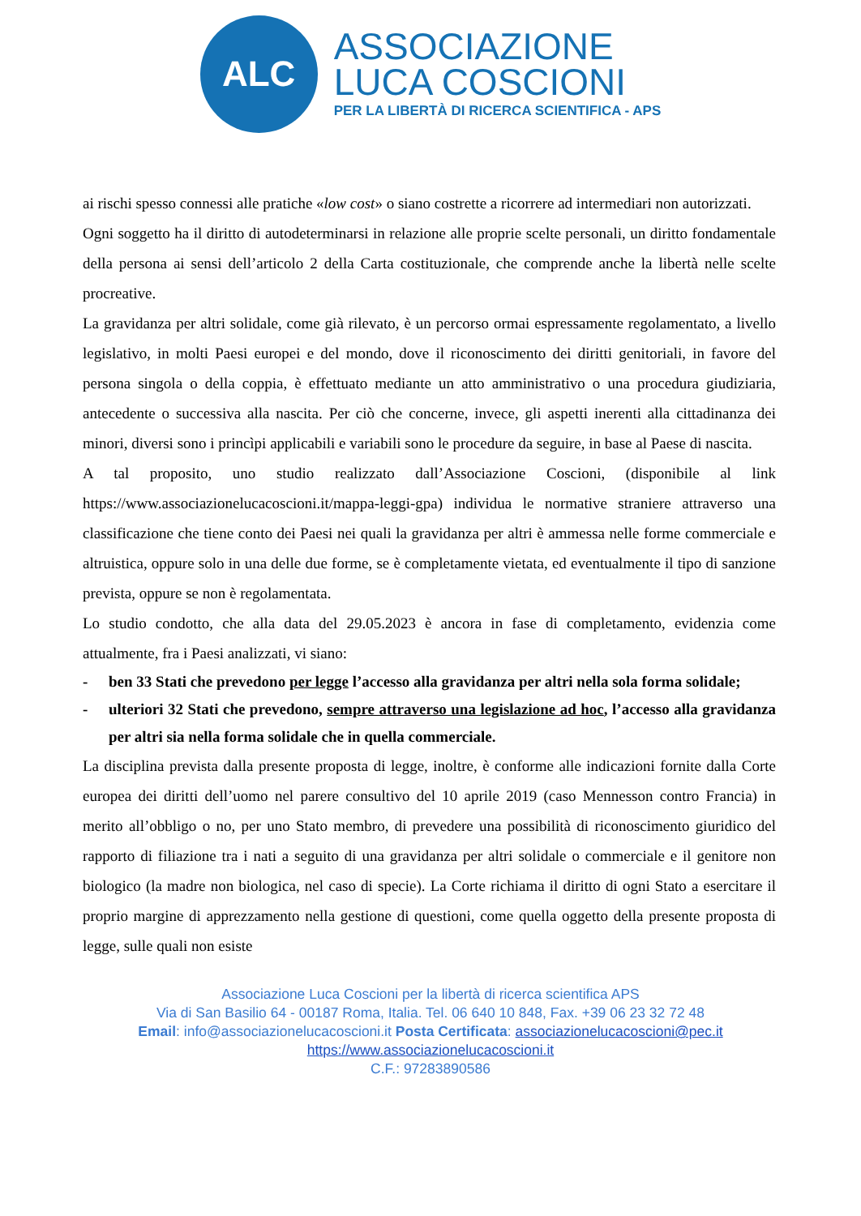ALC
ASSOCIAZIONE
LUCA COSCIONI
PER LA LIBERTÀ DI RICERCA SCIENTIFICA - APS
ai rischi spesso connessi alle pratiche «low cost» o siano costrette a ricorrere ad intermediari non autorizzati.
Ogni soggetto ha il diritto di autodeterminarsi in relazione alle proprie scelte personali, un diritto fondamentale della persona ai sensi dell’articolo 2 della Carta costituzionale, che comprende anche la libertà nelle scelte procreative.
La gravidanza per altri solidale, come già rilevato, è un percorso ormai espressamente regolamentato, a livello legislativo, in molti Paesi europei e del mondo, dove il riconoscimento dei diritti genitoriali, in favore del persona singola o della coppia, è effettuato mediante un atto amministrativo o una procedura giudiziaria, antecedente o successiva alla nascita. Per ciò che concerne, invece, gli aspetti inerenti alla cittadinanza dei minori, diversi sono i princìpi applicabili e variabili sono le procedure da seguire, in base al Paese di nascita.
A tal proposito, uno studio realizzato dall’Associazione Coscioni, (disponibile al link https://www.associazionelucacoscioni.it/mappa-leggi-gpa) individua le normative straniere attraverso una classificazione che tiene conto dei Paesi nei quali la gravidanza per altri è ammessa nelle forme commerciale e altruistica, oppure solo in una delle due forme, se è completamente vietata, ed eventualmente il tipo di sanzione prevista, oppure se non è regolamentata.
Lo studio condotto, che alla data del 29.05.2023 è ancora in fase di completamento, evidenzia come attualmente, fra i Paesi analizzati, vi siano:
- ben 33 Stati che prevedono per legge l’accesso alla gravidanza per altri nella sola forma solidale;
- ulteriori 32 Stati che prevedono, sempre attraverso una legislazione ad hoc, l’accesso alla gravidanza per altri sia nella forma solidale che in quella commerciale.
La disciplina prevista dalla presente proposta di legge, inoltre, è conforme alle indicazioni fornite dalla Corte europea dei diritti dell’uomo nel parere consultivo del 10 aprile 2019 (caso Mennesson contro Francia) in merito all’obbligo o no, per uno Stato membro, di prevedere una possibilità di riconoscimento giuridico del rapporto di filiazione tra i nati a seguito di una gravidanza per altri solidale o commerciale e il genitore non biologico (la madre non biologica, nel caso di specie). La Corte richiama il diritto di ogni Stato a esercitare il proprio margine di apprezzamento nella gestione di questioni, come quella oggetto della presente proposta di legge, sulle quali non esiste
Associazione Luca Coscioni per la libertà di ricerca scientifica APS
Via di San Basilio 64 - 00187 Roma, Italia. Tel. 06 640 10 848, Fax. +39 06 23 32 72 48
Email: info@associazionelucacoscioni.it Posta Certificata: associazionelucacoscioni@pec.it
https://www.associazionelucacoscioni.it
C.F.: 97283890586